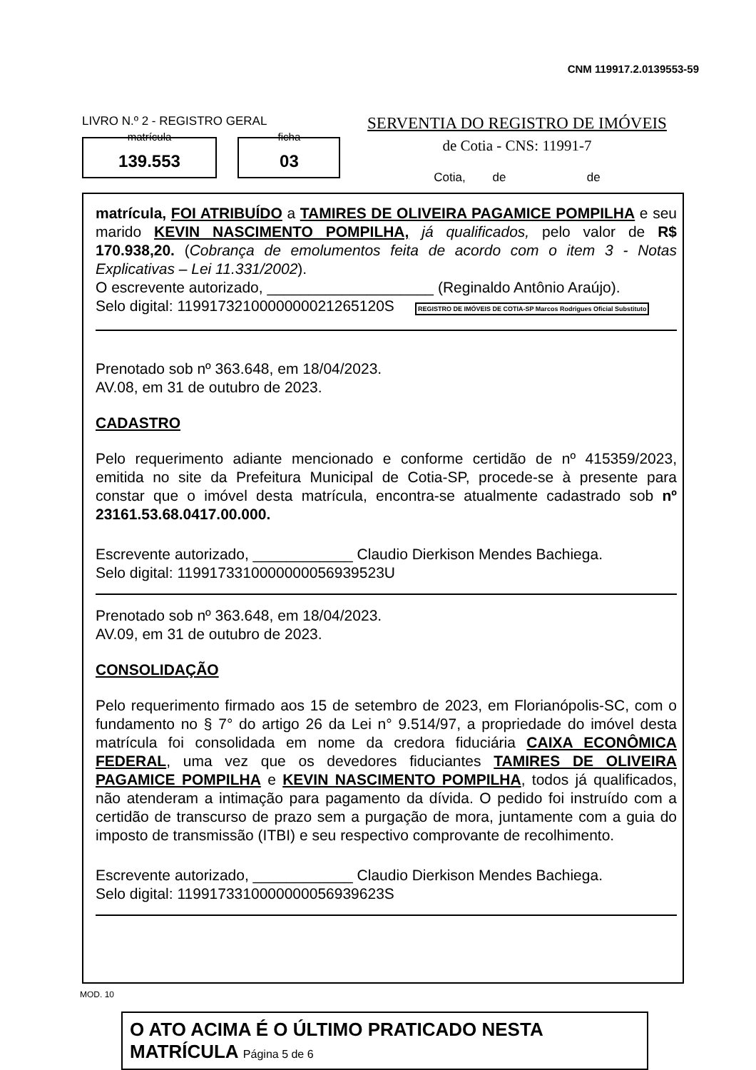CNM 119917.2.0139553-59
LIVRO N.º 2 - REGISTRO GERAL
139.553 matrícula
03 ficha
SERVENTIA DO REGISTRO DE IMÓVEIS
de Cotia - CNS: 11991-7
Cotia, de de
matrícula, FOI ATRIBUÍDO a TAMIRES DE OLIVEIRA PAGAMICE POMPILHA e seu marido KEVIN NASCIMENTO POMPILHA, já qualificados, pelo valor de R$ 170.938,20. (Cobrança de emolumentos feita de acordo com o item 3 - Notas Explicativas – Lei 11.331/2002).
O escrevente autorizado, ____________________ (Reginaldo Antônio Araújo).
Selo digital: 1199173210000000021265120S REGISTRO DE IMÓVEIS DE COTIA-SP Marcos Rodrigues Oficial Substituto
Prenotado sob nº 363.648, em 18/04/2023.
AV.08, em 31 de outubro de 2023.
CADASTRO
Pelo requerimento adiante mencionado e conforme certidão de nº 415359/2023, emitida no site da Prefeitura Municipal de Cotia-SP, procede-se à presente para constar que o imóvel desta matrícula, encontra-se atualmente cadastrado sob nº 23161.53.68.0417.00.000.
Escrevente autorizado, ____________ Claudio Dierkison Mendes Bachiega.
Selo digital: 1199173310000000056939523U
Prenotado sob nº 363.648, em 18/04/2023.
AV.09, em 31 de outubro de 2023.
CONSOLIDAÇÃO
Pelo requerimento firmado aos 15 de setembro de 2023, em Florianópolis-SC, com o fundamento no § 7° do artigo 26 da Lei n° 9.514/97, a propriedade do imóvel desta matrícula foi consolidada em nome da credora fiduciária CAIXA ECONÔMICA FEDERAL, uma vez que os devedores fiduciantes TAMIRES DE OLIVEIRA PAGAMICE POMPILHA e KEVIN NASCIMENTO POMPILHA, todos já qualificados, não atenderam a intimação para pagamento da dívida. O pedido foi instruído com a certidão de transcurso de prazo sem a purgação de mora, juntamente com a guia do imposto de transmissão (ITBI) e seu respectivo comprovante de recolhimento.
Escrevente autorizado, ____________ Claudio Dierkison Mendes Bachiega.
Selo digital: 1199173310000000056939623S
MOD. 10
O ATO ACIMA É O ÚLTIMO PRATICADO NESTA MATRÍCULA Página 5 de 6